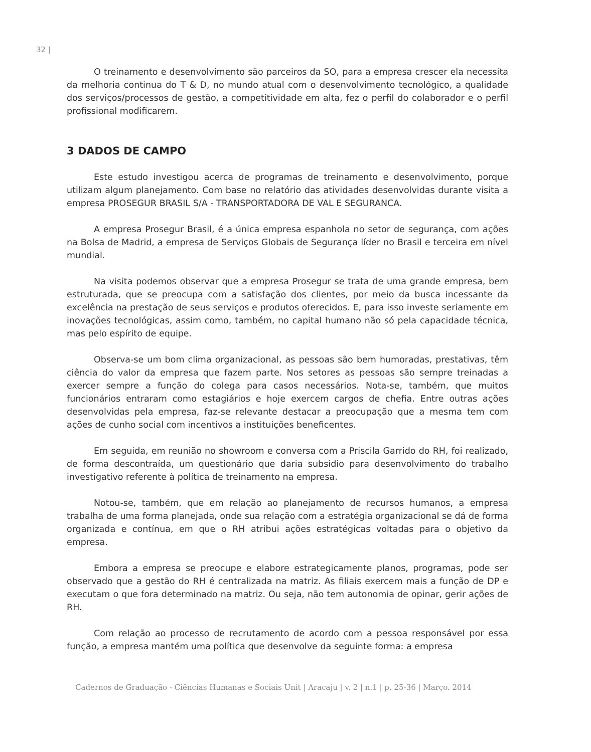32 |
O treinamento e desenvolvimento são parceiros da SO, para a empresa crescer ela necessita da melhoria continua do T & D, no mundo atual com o desenvolvimento tecnológico, a qualidade dos serviços/processos de gestão, a competitividade em alta, fez o perfil do colaborador e o perfil profissional modificarem.
3 DADOS DE CAMPO
Este estudo investigou acerca de programas de treinamento e desenvolvimento, porque utilizam algum planejamento. Com base no relatório das atividades desenvolvidas durante visita a empresa PROSEGUR BRASIL S/A - TRANSPORTADORA DE VAL E SEGURANCA.
A empresa Prosegur Brasil, é a única empresa espanhola no setor de segurança, com ações na Bolsa de Madrid, a empresa de Serviços Globais de Segurança líder no Brasil e terceira em nível mundial.
Na visita podemos observar que a empresa Prosegur se trata de uma grande empresa, bem estruturada, que se preocupa com a satisfação dos clientes, por meio da busca incessante da excelência na prestação de seus serviços e produtos oferecidos. E, para isso investe seriamente em inovações tecnológicas, assim como, também, no capital humano não só pela capacidade técnica, mas pelo espírito de equipe.
Observa-se um bom clima organizacional, as pessoas são bem humoradas, prestativas, têm ciência do valor da empresa que fazem parte. Nos setores as pessoas são sempre treinadas a exercer sempre a função do colega para casos necessários. Nota-se, também, que muitos funcionários entraram como estagiários e hoje exercem cargos de chefia. Entre outras ações desenvolvidas pela empresa, faz-se relevante destacar a preocupação que a mesma tem com ações de cunho social com incentivos a instituições beneficentes.
Em seguida, em reunião no showroom e conversa com a Priscila Garrido do RH, foi realizado, de forma descontraída, um questionário que daria subsidio para desenvolvimento do trabalho investigativo referente à política de treinamento na empresa.
Notou-se, também, que em relação ao planejamento de recursos humanos, a empresa trabalha de uma forma planejada, onde sua relação com a estratégia organizacional se dá de forma organizada e contínua, em que o RH atribui ações estratégicas voltadas para o objetivo da empresa.
Embora a empresa se preocupe e elabore estrategicamente planos, programas, pode ser observado que a gestão do RH é centralizada na matriz. As filiais exercem mais a função de DP e executam o que fora determinado na matriz. Ou seja, não tem autonomia de opinar, gerir ações de RH.
Com relação ao processo de recrutamento de acordo com a pessoa responsável por essa função, a empresa mantém uma política que desenvolve da seguinte forma: a empresa
Cadernos de Graduação - Ciências Humanas e Sociais Unit | Aracaju | v. 2 | n.1 | p. 25-36 | Março. 2014